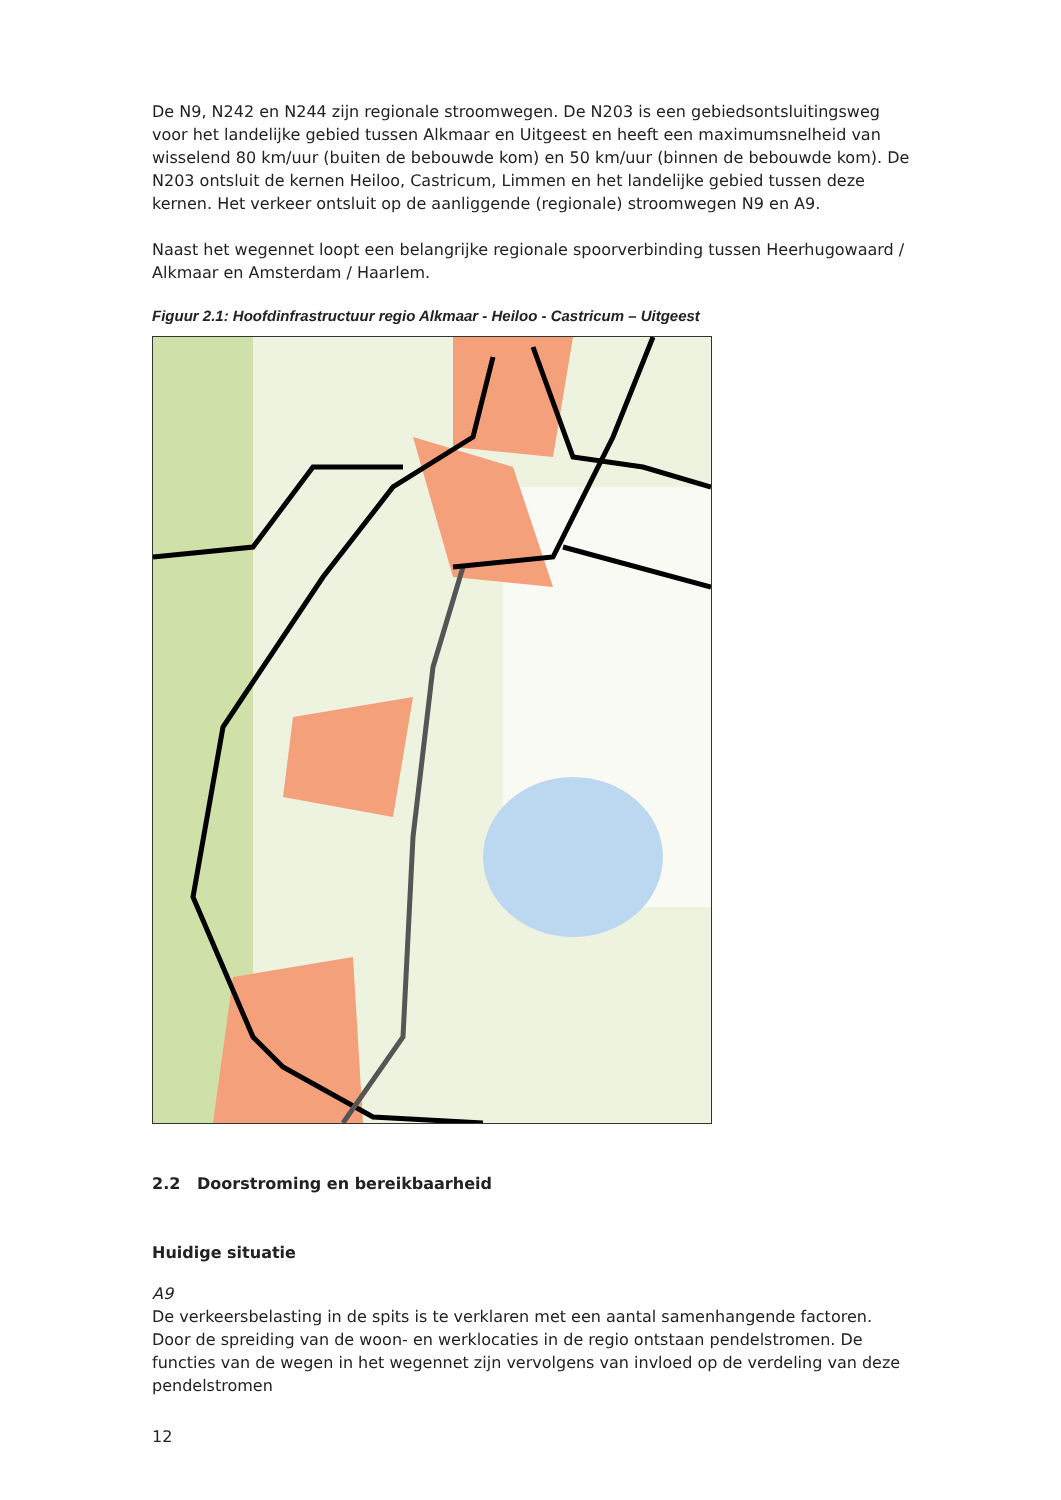De N9, N242 en N244 zijn regionale stroomwegen. De N203 is een gebiedsontsluitingsweg voor het landelijke gebied tussen Alkmaar en Uitgeest en heeft een maximumsnelheid van wisselend 80 km/uur (buiten de bebouwde kom) en 50 km/uur (binnen de bebouwde kom). De N203 ontsluit de kernen Heiloo, Castricum, Limmen en het landelijke gebied tussen deze kernen. Het verkeer ontsluit op de aanliggende (regionale) stroomwegen N9 en A9.
Naast het wegennet loopt een belangrijke regionale spoorverbinding tussen Heerhugowaard / Alkmaar en Amsterdam / Haarlem.
Figuur 2.1: Hoofdinfrastructuur regio Alkmaar - Heiloo - Castricum – Uitgeest
2.2 Doorstroming en bereikbaarheid
Huidige situatie
A9
De verkeersbelasting in de spits is te verklaren met een aantal samenhangende factoren. Door de spreiding van de woon- en werklocaties in de regio ontstaan pendelstromen. De functies van de wegen in het wegennet zijn vervolgens van invloed op de verdeling van deze pendelstromen
12